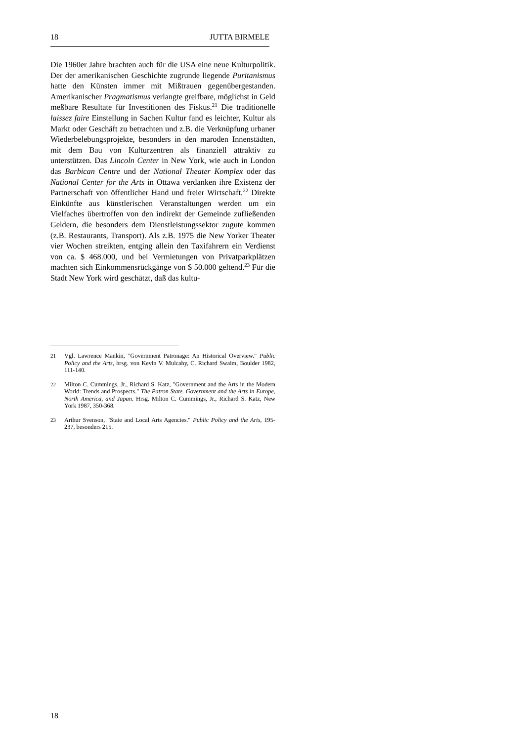18 JUTTA BIRMELE
Die 1960er Jahre brachten auch für die USA eine neue Kulturpolitik. Der der amerikanischen Geschichte zugrunde liegende Puritanismus hatte den Künsten immer mit Mißtrauen gegenübergestanden. Amerikanischer Pragmatismus verlangte greifbare, möglichst in Geld meßbare Resultate für Investitionen des Fiskus.<sup>21</sup> Die traditionelle laissez faire Einstellung in Sachen Kultur fand es leichter, Kultur als Markt oder Geschäft zu betrachten und z.B. die Verknüpfung urbaner Wiederbelebungsprojekte, besonders in den maroden Innenstädten, mit dem Bau von Kulturzentren als finanziell attraktiv zu unterstützen. Das Lincoln Center in New York, wie auch in London das Barbican Centre und der National Theater Komplex oder das National Center for the Arts in Ottawa verdanken ihre Existenz der Partnerschaft von öffentlicher Hand und freier Wirtschaft.<sup>22</sup> Direkte Einkünfte aus künstlerischen Veranstaltungen werden um ein Vielfaches übertroffen von den indirekt der Gemeinde zufließenden Geldern, die besonders dem Dienstleistungssektor zugute kommen (z.B. Restaurants, Transport). Als z.B. 1975 die New Yorker Theater vier Wochen streikten, entging allein den Taxifahrern ein Verdienst von ca. $ 468.000, und bei Vermietungen von Privatparkplätzen machten sich Einkommensrückgänge von $ 50.000 geltend.<sup>23</sup> Für die Stadt New York wird geschätzt, daß das kultu-
21 Vgl. Lawrence Mankin, "Government Patronage: An Historical Overview." Public Policy and the Arts, hrsg. von Kevin V. Mulcahy, C. Richard Swaim, Boulder 1982, 111-140.
22 Milton C. Cummings, Jr., Richard S. Katz, "Government and the Arts in the Modern World: Trends and Prospects." The Patron State. Government and the Arts in Europe, North America, and Japan. Hrsg. Milton C. Cummings, Jr., Richard S. Katz, New York 1987, 350-368.
23 Arthur Svenson, "State and Local Arts Agencies." Public Policy and the Arts, 195-237, besonders 215.
18